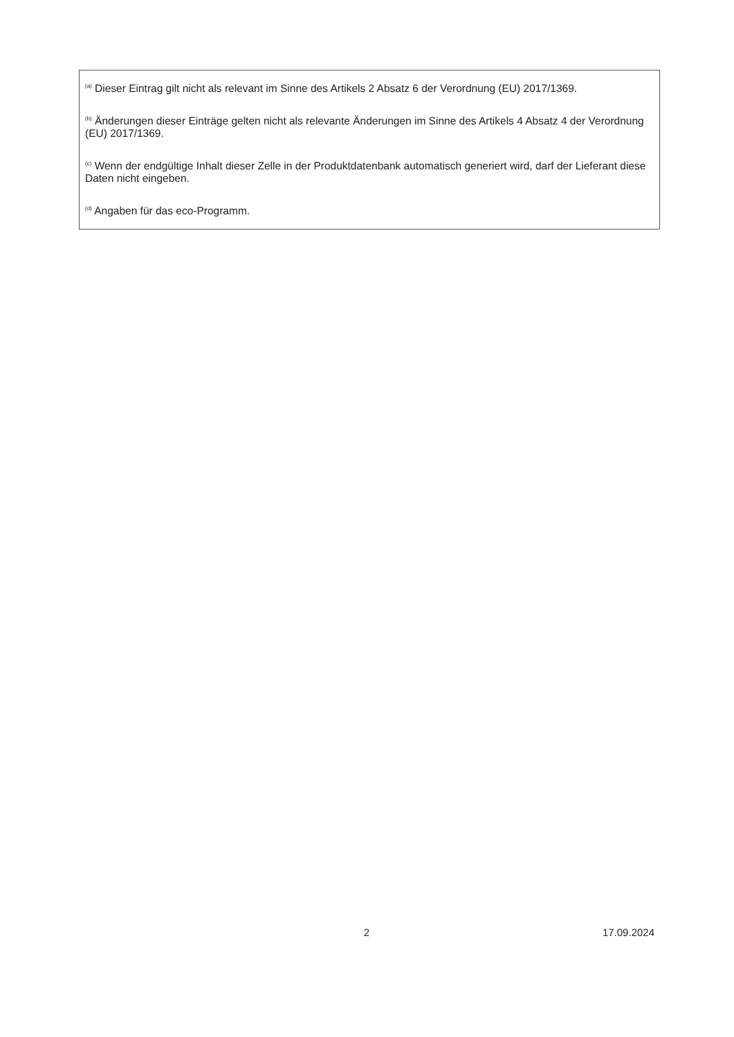<sup>(a)</sup> Dieser Eintrag gilt nicht als relevant im Sinne des Artikels 2 Absatz 6 der Verordnung (EU) 2017/1369.
<sup>(b)</sup> Änderungen dieser Einträge gelten nicht als relevante Änderungen im Sinne des Artikels 4 Absatz 4 der Verordnung (EU) 2017/1369.
<sup>(c)</sup> Wenn der endgültige Inhalt dieser Zelle in der Produktdatenbank automatisch generiert wird, darf der Lieferant diese Daten nicht eingeben.
<sup>(d)</sup> Angaben für das eco-Programm.
2 17.09.2024